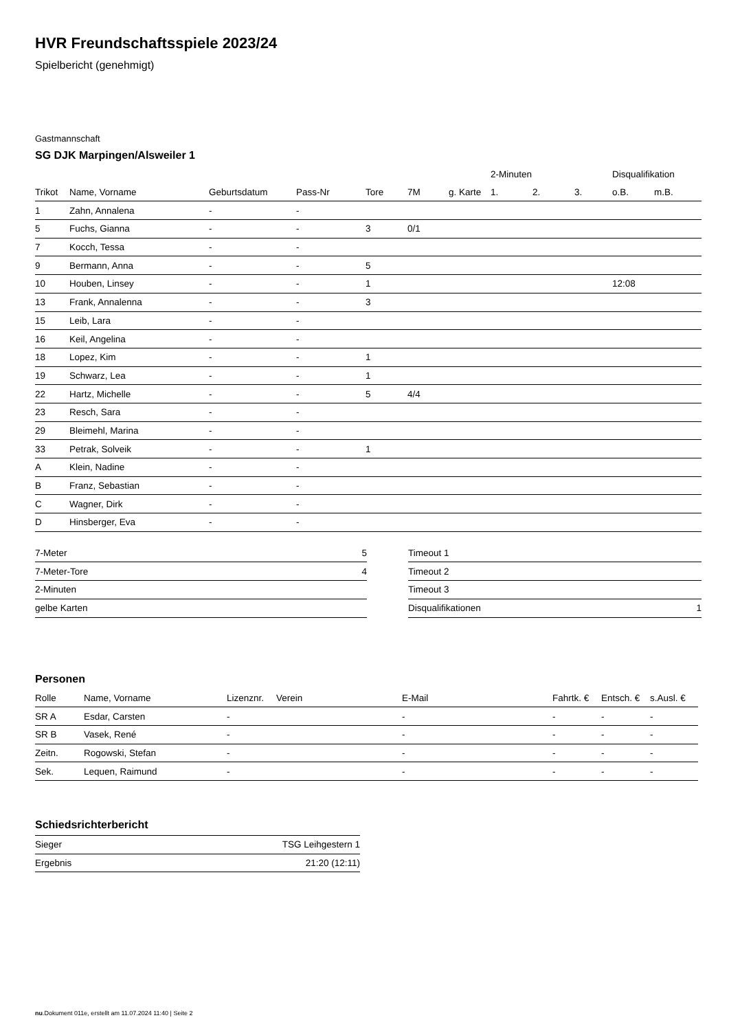HVR Freundschaftsspiele 2023/24
Spielbericht (genehmigt)
Gastmannschaft
SG DJK Marpingen/Alsweiler 1
| | | | | | | | 2-Minuten | | | Disqualifikation | |
| --- | --- | --- | --- | --- | --- | --- | --- | --- | --- | --- | --- |
| Trikot | Name, Vorname | Geburtsdatum | Pass-Nr | Tore | 7M | g. Karte | 1. | 2. | 3. | o.B. | m.B. |
| 1 | Zahn, Annalena | - | - | | | | | | | | |
| 5 | Fuchs, Gianna | - | - | 3 | 0/1 | | | | | | |
| 7 | Kocch, Tessa | - | - | | | | | | | | |
| 9 | Bermann, Anna | - | - | 5 | | | | | | | |
| 10 | Houben, Linsey | - | - | 1 | | | | | | 12:08 | |
| 13 | Frank, Annalenna | - | - | 3 | | | | | | | |
| 15 | Leib, Lara | - | - | | | | | | | | |
| 16 | Keil, Angelina | - | - | | | | | | | | |
| 18 | Lopez, Kim | - | - | 1 | | | | | | | |
| 19 | Schwarz, Lea | - | - | 1 | | | | | | | |
| 22 | Hartz, Michelle | - | - | 5 | 4/4 | | | | | | |
| 23 | Resch, Sara | - | - | | | | | | | | |
| 29 | Bleimehl, Marina | - | - | | | | | | | | |
| 33 | Petrak, Solveik | - | - | 1 | | | | | | | |
| A | Klein, Nadine | - | - | | | | | | | | |
| B | Franz, Sebastian | - | - | | | | | | | | |
| C | Wagner, Dirk | - | - | | | | | | | | |
| D | Hinsberger, Eva | - | - | | | | | | | | |
| 7-Meter | 5 |
| 7-Meter-Tore | 4 |
| 2-Minuten | |
| gelbe Karten | |
| Timeout 1 | |
| Timeout 2 | |
| Timeout 3 | |
| Disqualifikationen | 1 |
Personen
| Rolle | Name, Vorname | Lizenznr. | Verein | E-Mail | Fahrtk. € | Entsch. € | s.Ausl. € |
| --- | --- | --- | --- | --- | --- | --- | --- |
| SR A | Esdar, Carsten | - | | - | - | - | - |
| SR B | Vasek, René | - | | - | - | - | - |
| Zeitn. | Rogowski, Stefan | - | | - | - | - | - |
| Sek. | Lequen, Raimund | - | | - | - | - | - |
Schiedsrichterbericht
| Sieger | TSG Leihgestern 1 |
| Ergebnis | 21:20 (12:11) |
nu.Dokument 011e, erstellt am 11.07.2024 11:40 | Seite 2